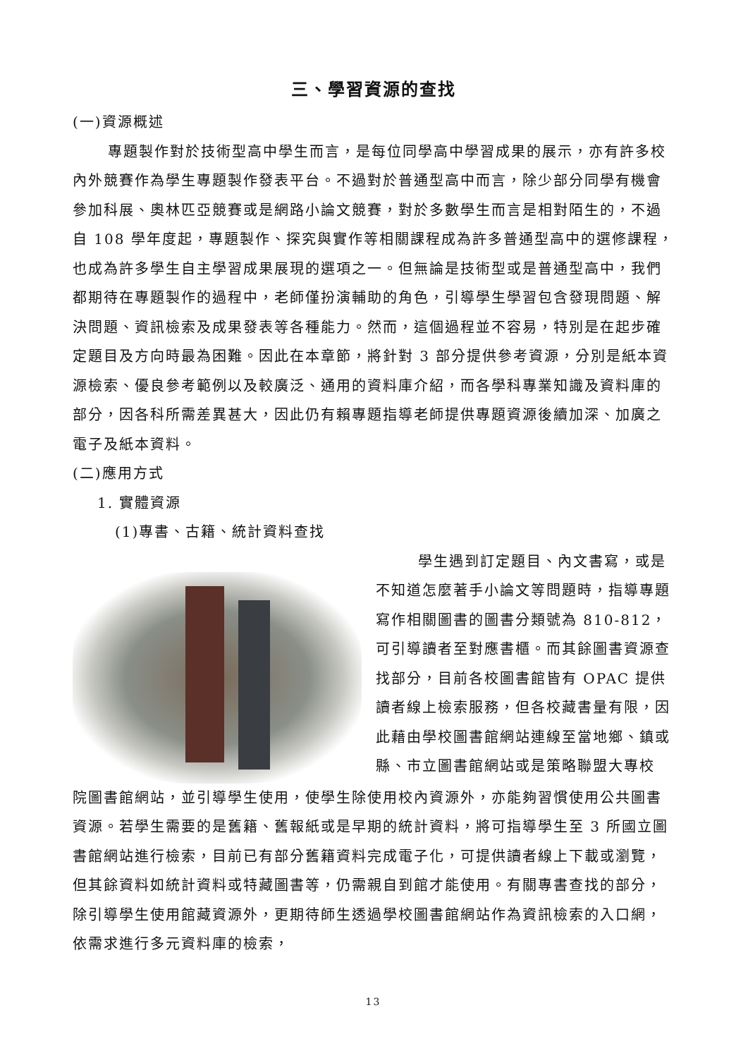三、學習資源的查找
(一)資源概述
專題製作對於技術型高中學生而言，是每位同學高中學習成果的展示，亦有許多校內外競賽作為學生專題製作發表平台。不過對於普通型高中而言，除少部分同學有機會參加科展、奧林匹亞競賽或是網路小論文競賽，對於多數學生而言是相對陌生的，不過自 108 學年度起，專題製作、探究與實作等相關課程成為許多普通型高中的選修課程，也成為許多學生自主學習成果展現的選項之一。但無論是技術型或是普通型高中，我們都期待在專題製作的過程中，老師僅扮演輔助的角色，引導學生學習包含發現問題、解決問題、資訊檢索及成果發表等各種能力。然而，這個過程並不容易，特別是在起步確定題目及方向時最為困難。因此在本章節，將針對 3 部分提供參考資源，分別是紙本資源檢索、優良參考範例以及較廣泛、通用的資料庫介紹，而各學科專業知識及資料庫的部分，因各科所需差異甚大，因此仍有賴專題指導老師提供專題資源後續加深、加廣之電子及紙本資料。
(二)應用方式
1. 實體資源
(1)專書、古籍、統計資料查找
學生遇到訂定題目、內文書寫，或是不知道怎麼著手小論文等問題時，指導專題寫作相關圖書的圖書分類號為 810-812，可引導讀者至對應書櫃。而其餘圖書資源查找部分，目前各校圖書館皆有 OPAC 提供讀者線上檢索服務，但各校藏書量有限，因此藉由學校圖書館網站連線至當地鄉、鎮或縣、市立圖書館網站或是策略聯盟大專校
院圖書館網站，並引導學生使用，使學生除使用校內資源外，亦能夠習慣使用公共圖書資源。若學生需要的是舊籍、舊報紙或是早期的統計資料，將可指導學生至 3 所國立圖書館網站進行檢索，目前已有部分舊籍資料完成電子化，可提供讀者線上下載或瀏覽，但其餘資料如統計資料或特藏圖書等，仍需親自到館才能使用。有關專書查找的部分，除引導學生使用館藏資源外，更期待師生透過學校圖書館網站作為資訊檢索的入口網，依需求進行多元資料庫的檢索，
13